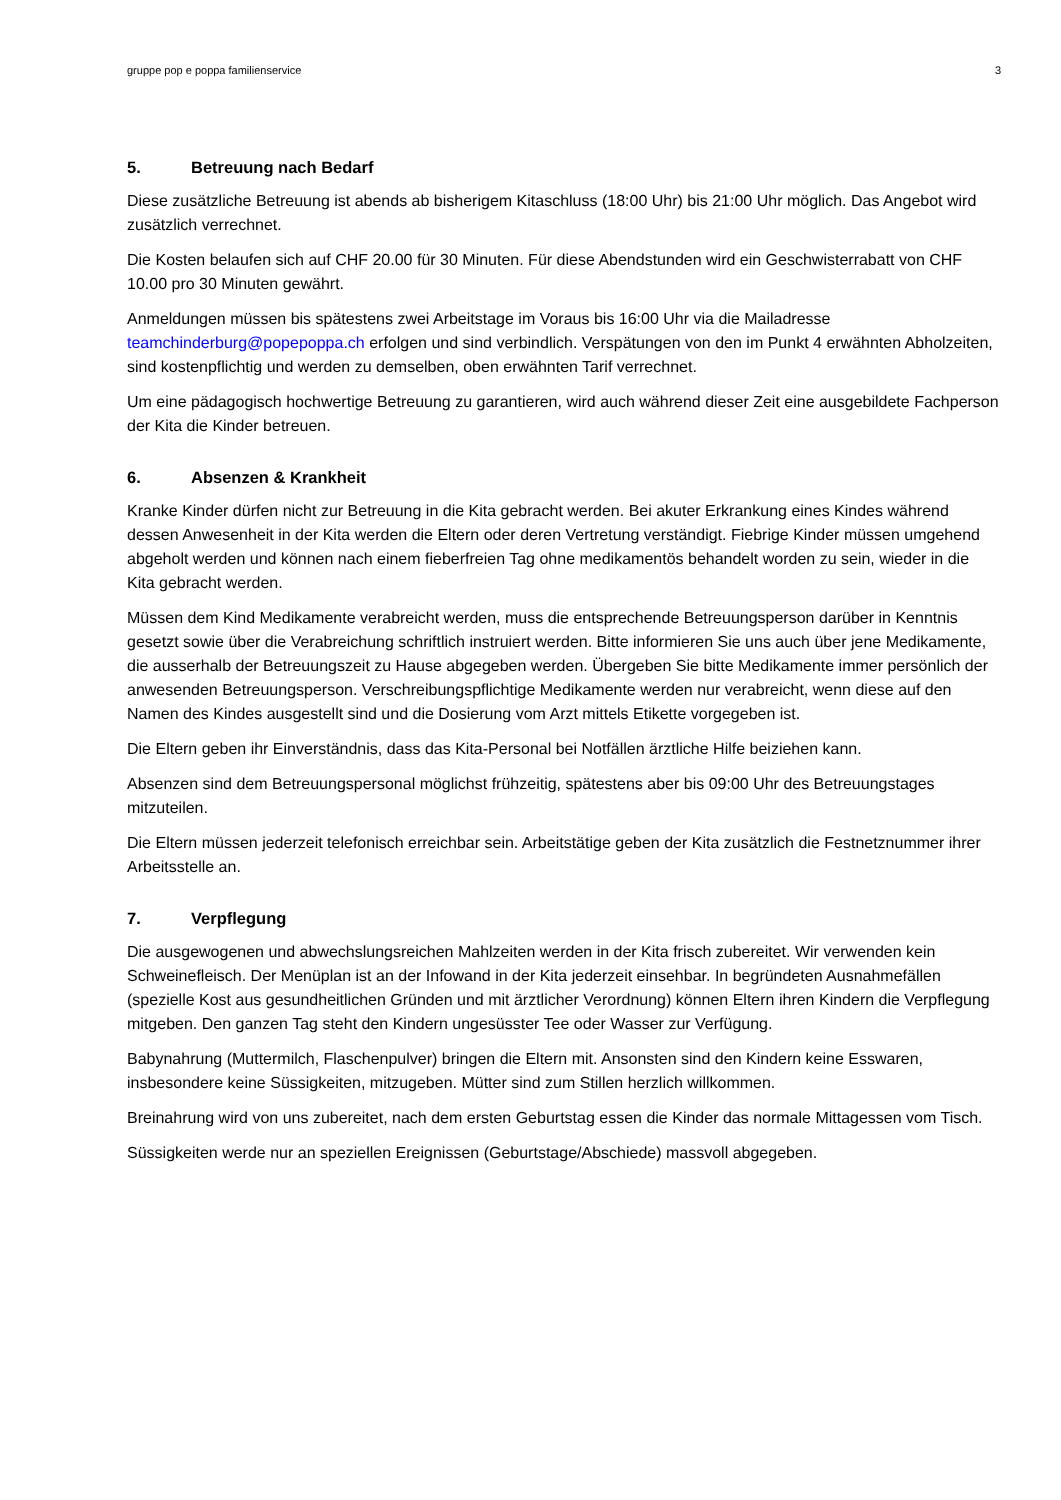gruppe pop e poppa familienservice 3
5. Betreuung nach Bedarf
Diese zusätzliche Betreuung ist abends ab bisherigem Kitaschluss (18:00 Uhr) bis 21:00 Uhr möglich. Das Angebot wird zusätzlich verrechnet.
Die Kosten belaufen sich auf CHF 20.00 für 30 Minuten. Für diese Abendstunden wird ein Geschwisterrabatt von CHF 10.00 pro 30 Minuten gewährt.
Anmeldungen müssen bis spätestens zwei Arbeitstage im Voraus bis 16:00 Uhr via die Mailadresse teamchinderburg@popepoppa.ch erfolgen und sind verbindlich. Verspätungen von den im Punkt 4 erwähnten Abholzeiten, sind kostenpflichtig und werden zu demselben, oben erwähnten Tarif verrechnet.
Um eine pädagogisch hochwertige Betreuung zu garantieren, wird auch während dieser Zeit eine ausgebildete Fachperson der Kita die Kinder betreuen.
6. Absenzen & Krankheit
Kranke Kinder dürfen nicht zur Betreuung in die Kita gebracht werden. Bei akuter Erkrankung eines Kindes während dessen Anwesenheit in der Kita werden die Eltern oder deren Vertretung verständigt. Fiebrige Kinder müssen umgehend abgeholt werden und können nach einem fieberfreien Tag ohne medikamentös behandelt worden zu sein, wieder in die Kita gebracht werden.
Müssen dem Kind Medikamente verabreicht werden, muss die entsprechende Betreuungsperson darüber in Kenntnis gesetzt sowie über die Verabreichung schriftlich instruiert werden. Bitte informieren Sie uns auch über jene Medikamente, die ausserhalb der Betreuungszeit zu Hause abgegeben werden. Übergeben Sie bitte Medikamente immer persönlich der anwesenden Betreuungsperson. Verschreibungspflichtige Medikamente werden nur verabreicht, wenn diese auf den Namen des Kindes ausgestellt sind und die Dosierung vom Arzt mittels Etikette vorgegeben ist.
Die Eltern geben ihr Einverständnis, dass das Kita-Personal bei Notfällen ärztliche Hilfe beiziehen kann.
Absenzen sind dem Betreuungspersonal möglichst frühzeitig, spätestens aber bis 09:00 Uhr des Betreuungstages mitzuteilen.
Die Eltern müssen jederzeit telefonisch erreichbar sein. Arbeitstätige geben der Kita zusätzlich die Festnetznummer ihrer Arbeitsstelle an.
7. Verpflegung
Die ausgewogenen und abwechslungsreichen Mahlzeiten werden in der Kita frisch zubereitet. Wir verwenden kein Schweinefleisch. Der Menüplan ist an der Infowand in der Kita jederzeit einsehbar. In begründeten Ausnahmefällen (spezielle Kost aus gesundheitlichen Gründen und mit ärztlicher Verordnung) können Eltern ihren Kindern die Verpflegung mitgeben. Den ganzen Tag steht den Kindern ungesüsster Tee oder Wasser zur Verfügung.
Babynahrung (Muttermilch, Flaschenpulver) bringen die Eltern mit. Ansonsten sind den Kindern keine Esswaren, insbesondere keine Süssigkeiten, mitzugeben. Mütter sind zum Stillen herzlich willkommen.
Breinahrung wird von uns zubereitet, nach dem ersten Geburtstag essen die Kinder das normale Mittagessen vom Tisch.
Süssigkeiten werde nur an speziellen Ereignissen (Geburtstage/Abschiede) massvoll abgegeben.